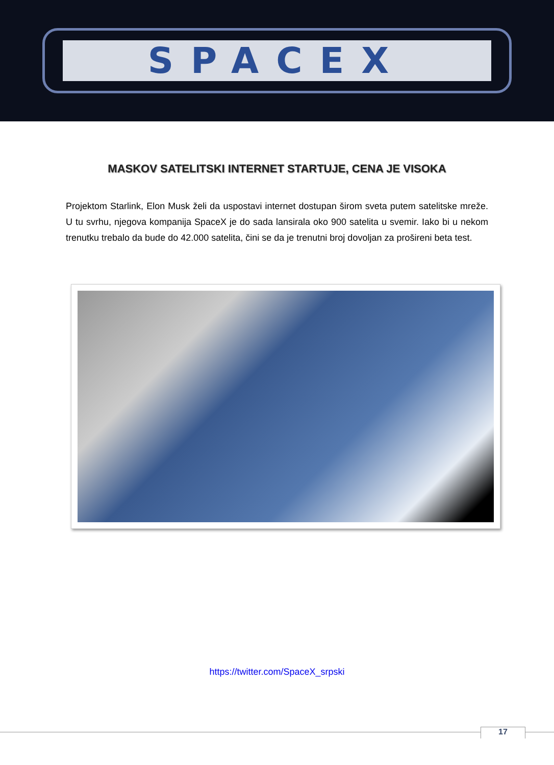SPACEX
MASKOV SATELITSKI INTERNET STARTUJE, CENA JE VISOKA
Projektom Starlink, Elon Musk želi da uspostavi internet dostupan širom sveta putem satelitske mreže. U tu svrhu, njegova kompanija SpaceX je do sada lansirala oko 900 satelita u svemir. Iako bi u nekom trenutku trebalo da bude do 42.000 satelita, čini se da je trenutni broj dovoljan za prošireni beta test.
https://twitter.com/SpaceX_srpski
17